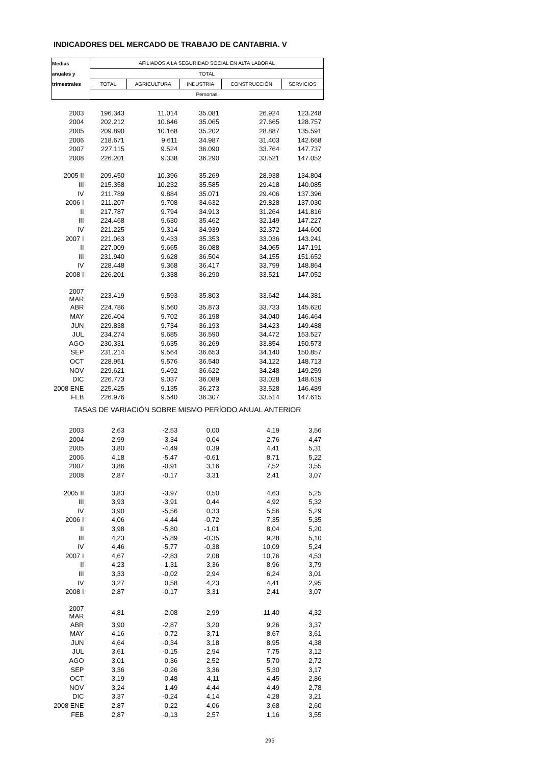INDICADORES DEL MERCADO DE TRABAJO DE CANTABRIA. V
| Medias | AFILIADOS A LA SEGURIDAD SOCIAL EN ALTA LABORAL | | | | |
| anuales y | TOTAL | | | | |
| trimestrales | TOTAL | AGRICULTURA | INDUSTRIA | CONSTRUCCIÓN | SERVICIOS |
| | Personas | | | | |
| 2003 | 196.343 | 11.014 | 35.081 | 26.924 | 123.248 |
| 2004 | 202.212 | 10.646 | 35.065 | 27.665 | 128.757 |
| 2005 | 209.890 | 10.168 | 35.202 | 28.887 | 135.591 |
| 2006 | 218.671 | 9.611 | 34.987 | 31.403 | 142.668 |
| 2007 | 227.115 | 9.524 | 36.090 | 33.764 | 147.737 |
| 2008 | 226.201 | 9.338 | 36.290 | 33.521 | 147.052 |
| 2005 II | 209.450 | 10.396 | 35.269 | 28.938 | 134.804 |
| III | 215.358 | 10.232 | 35.585 | 29.418 | 140.085 |
| IV | 211.789 | 9.884 | 35.071 | 29.406 | 137.396 |
| 2006 I | 211.207 | 9.708 | 34.632 | 29.828 | 137.030 |
| II | 217.787 | 9.794 | 34.913 | 31.264 | 141.816 |
| III | 224.468 | 9.630 | 35.462 | 32.149 | 147.227 |
| IV | 221.225 | 9.314 | 34.939 | 32.372 | 144.600 |
| 2007 I | 221.063 | 9.433 | 35.353 | 33.036 | 143.241 |
| II | 227.009 | 9.665 | 36.088 | 34.065 | 147.191 |
| III | 231.940 | 9.628 | 36.504 | 34.155 | 151.652 |
| IV | 228.448 | 9.368 | 36.417 | 33.799 | 148.864 |
| 2008 I | 226.201 | 9.338 | 36.290 | 33.521 | 147.052 |
| 2007 MAR | 223.419 | 9.593 | 35.803 | 33.642 | 144.381 |
| ABR | 224.786 | 9.560 | 35.873 | 33.733 | 145.620 |
| MAY | 226.404 | 9.702 | 36.198 | 34.040 | 146.464 |
| JUN | 229.838 | 9.734 | 36.193 | 34.423 | 149.488 |
| JUL | 234.274 | 9.685 | 36.590 | 34.472 | 153.527 |
| AGO | 230.331 | 9.635 | 36.269 | 33.854 | 150.573 |
| SEP | 231.214 | 9.564 | 36.653 | 34.140 | 150.857 |
| OCT | 228.951 | 9.576 | 36.540 | 34.122 | 148.713 |
| NOV | 229.621 | 9.492 | 36.622 | 34.248 | 149.259 |
| DIC | 226.773 | 9.037 | 36.089 | 33.028 | 148.619 |
| 2008 ENE | 225.425 | 9.135 | 36.273 | 33.528 | 146.489 |
| FEB | 226.976 | 9.540 | 36.307 | 33.514 | 147.615 |
| TASAS DE VARIACIÓN SOBRE MISMO PERÍODO ANUAL ANTERIOR | | | | | |
| 2003 | 2,63 | -2,53 | 0,00 | 4,19 | 3,56 |
| 2004 | 2,99 | -3,34 | -0,04 | 2,76 | 4,47 |
| 2005 | 3,80 | -4,49 | 0,39 | 4,41 | 5,31 |
| 2006 | 4,18 | -5,47 | -0,61 | 8,71 | 5,22 |
| 2007 | 3,86 | -0,91 | 3,16 | 7,52 | 3,55 |
| 2008 | 2,87 | -0,17 | 3,31 | 2,41 | 3,07 |
| 2005 II | 3,83 | -3,97 | 0,50 | 4,63 | 5,25 |
| III | 3,93 | -3,91 | 0,44 | 4,92 | 5,32 |
| IV | 3,90 | -5,56 | 0,33 | 5,56 | 5,29 |
| 2006 I | 4,06 | -4,44 | -0,72 | 7,35 | 5,35 |
| II | 3,98 | -5,80 | -1,01 | 8,04 | 5,20 |
| III | 4,23 | -5,89 | -0,35 | 9,28 | 5,10 |
| IV | 4,46 | -5,77 | -0,38 | 10,09 | 5,24 |
| 2007 I | 4,67 | -2,83 | 2,08 | 10,76 | 4,53 |
| II | 4,23 | -1,31 | 3,36 | 8,96 | 3,79 |
| III | 3,33 | -0,02 | 2,94 | 6,24 | 3,01 |
| IV | 3,27 | 0,58 | 4,23 | 4,41 | 2,95 |
| 2008 I | 2,87 | -0,17 | 3,31 | 2,41 | 3,07 |
| 2007 MAR | 4,81 | -2,08 | 2,99 | 11,40 | 4,32 |
| ABR | 3,90 | -2,87 | 3,20 | 9,26 | 3,37 |
| MAY | 4,16 | -0,72 | 3,71 | 8,67 | 3,61 |
| JUN | 4,64 | -0,34 | 3,18 | 8,95 | 4,38 |
| JUL | 3,61 | -0,15 | 2,94 | 7,75 | 3,12 |
| AGO | 3,01 | 0,36 | 2,52 | 5,70 | 2,72 |
| SEP | 3,36 | -0,26 | 3,36 | 5,30 | 3,17 |
| OCT | 3,19 | 0,48 | 4,11 | 4,45 | 2,86 |
| NOV | 3,24 | 1,49 | 4,44 | 4,49 | 2,78 |
| DIC | 3,37 | -0,24 | 4,14 | 4,28 | 3,21 |
| 2008 ENE | 2,87 | -0,22 | 4,06 | 3,68 | 2,60 |
| FEB | 2,87 | -0,13 | 2,57 | 1,16 | 3,55 |
295